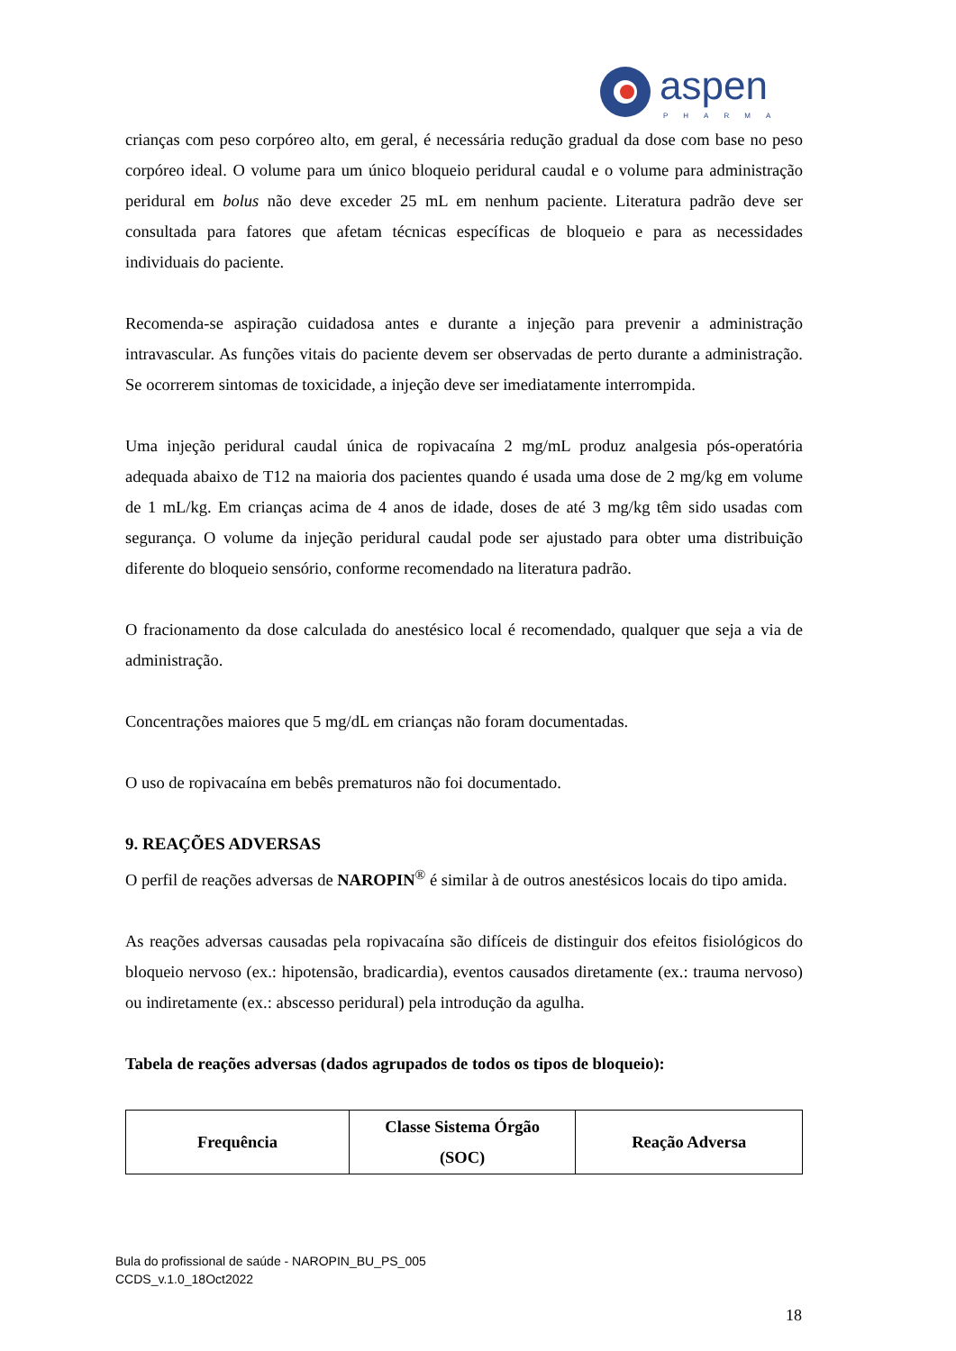aspen
PHARMA
crianças com peso corpóreo alto, em geral, é necessária redução gradual da dose com base no peso corpóreo ideal. O volume para um único bloqueio peridural caudal e o volume para administração peridural em bolus não deve exceder 25 mL em nenhum paciente. Literatura padrão deve ser consultada para fatores que afetam técnicas específicas de bloqueio e para as necessidades individuais do paciente.
Recomenda-se aspiração cuidadosa antes e durante a injeção para prevenir a administração intravascular. As funções vitais do paciente devem ser observadas de perto durante a administração. Se ocorrerem sintomas de toxicidade, a injeção deve ser imediatamente interrompida.
Uma injeção peridural caudal única de ropivacaína 2 mg/mL produz analgesia pós-operatória adequada abaixo de T12 na maioria dos pacientes quando é usada uma dose de 2 mg/kg em volume de 1 mL/kg. Em crianças acima de 4 anos de idade, doses de até 3 mg/kg têm sido usadas com segurança. O volume da injeção peridural caudal pode ser ajustado para obter uma distribuição diferente do bloqueio sensório, conforme recomendado na literatura padrão.
O fracionamento da dose calculada do anestésico local é recomendado, qualquer que seja a via de administração.
Concentrações maiores que 5 mg/dL em crianças não foram documentadas.
O uso de ropivacaína em bebês prematuros não foi documentado.
9. REAÇÕES ADVERSAS
O perfil de reações adversas de NAROPIN<sup>®</sup> é similar à de outros anestésicos locais do tipo amida.
As reações adversas causadas pela ropivacaína são difíceis de distinguir dos efeitos fisiológicos do bloqueio nervoso (ex.: hipotensão, bradicardia), eventos causados diretamente (ex.: trauma nervoso) ou indiretamente (ex.: abscesso peridural) pela introdução da agulha.
Tabela de reações adversas (dados agrupados de todos os tipos de bloqueio):
| Frequência | Classe Sistema Órgão (SOC) | Reação Adversa |
| --- | --- | --- |
Bula do profissional de saúde - NAROPIN_BU_PS_005
CCDS_v.1.0_18Oct2022
18